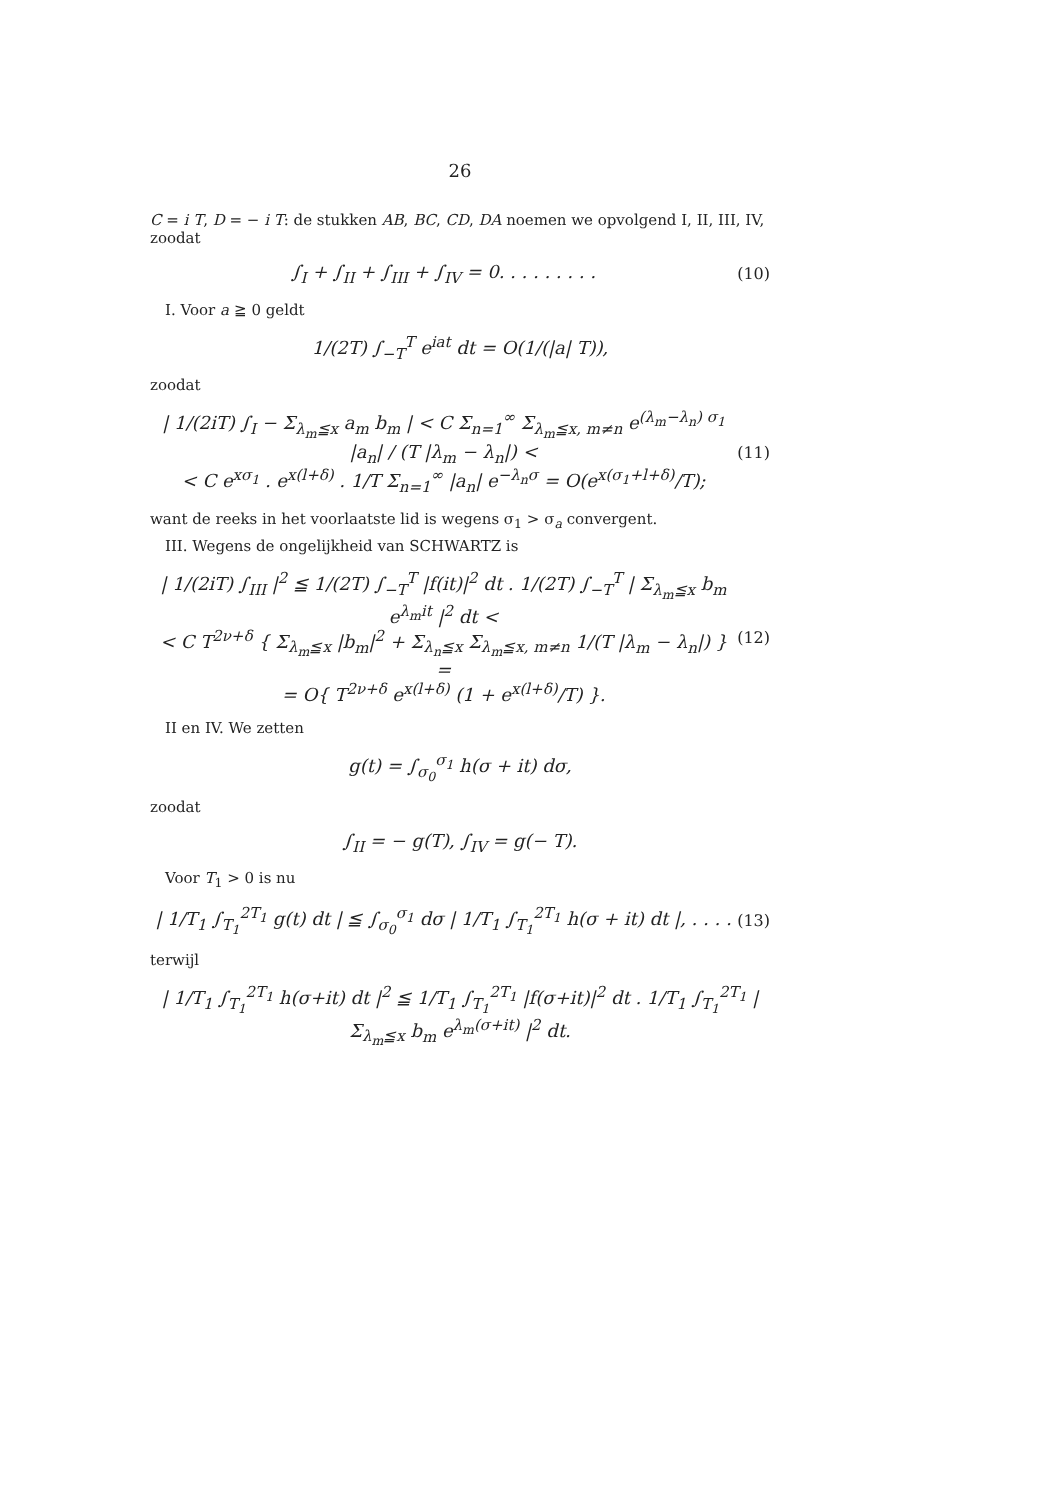26
C = i T, D = − i T: de stukken AB, BC, CD, DA noemen we opvolgend I, II, III, IV, zoodat
∫<sub>I</sub> + ∫<sub>II</sub> + ∫<sub>III</sub> + ∫<sub>IV</sub> = 0. . . . . . . . . (10)
I. Voor a ≧ 0 geldt
1/(2T) ∫<sub>−T</sub><sup>T</sup> e<sup>iat</sup> dt = O(1/(|a| T)),
zoodat
| 1/(2iT) ∫<sub>I</sub> − Σ<sub>λ<sub>m</sub>≦x</sub> a<sub>m</sub> b<sub>m</sub> | < C Σ<sub>n=1</sub><sup>∞</sup> Σ<sub>λ<sub>m</sub>≦x, m≠n</sub> e<sup>(λ<sub>m</sub>−λ<sub>n</sub>) σ<sub>1</sub></sup> |a<sub>n</sub>| / (T |λ<sub>m</sub> − λ<sub>n</sub>|) <
< C e<sup>xσ<sub>1</sub></sup> . e<sup>x(l+δ)</sup> . 1/T Σ<sub>n=1</sub><sup>∞</sup> |a<sub>n</sub>| e<sup>−λ<sub>n</sub>σ</sup> = O(e<sup>x(σ<sub>1</sub>+l+δ)</sup>/T); (11)
want de reeks in het voorlaatste lid is wegens σ<sub>1</sub> > σ<sub>a</sub> convergent.
III. Wegens de ongelijkheid van SCHWARTZ is
| 1/(2iT) ∫<sub>III</sub> |<sup>2</sup> ≦ 1/(2T) ∫<sub>−T</sub><sup>T</sup> |f(it)|<sup>2</sup> dt . 1/(2T) ∫<sub>−T</sub><sup>T</sup> | Σ<sub>λ<sub>m</sub>≦x</sub> b<sub>m</sub> e<sup>λ<sub>m</sub>it</sup> |<sup>2</sup> dt <
< C T<sup>2ν+δ</sup> { Σ<sub>λ<sub>m</sub>≦x</sub> |b<sub>m</sub>|<sup>2</sup> + Σ<sub>λ<sub>n</sub>≦x</sub> Σ<sub>λ<sub>m</sub>≦x, m≠n</sub> 1/(T |λ<sub>m</sub> − λ<sub>n</sub>|) } =
= O{ T<sup>2ν+δ</sup> e<sup>x(l+δ)</sup> (1 + e<sup>x(l+δ)</sup>/T) }. (12)
II en IV. We zetten
g(t) = ∫<sub>σ<sub>0</sub></sub><sup>σ<sub>1</sub></sup> h(σ + it) dσ,
zoodat
∫<sub>II</sub> = − g(T), ∫<sub>IV</sub> = g(− T).
Voor T<sub>1</sub> > 0 is nu
| 1/T<sub>1</sub> ∫<sub>T<sub>1</sub></sub><sup>2T<sub>1</sub></sup> g(t) dt | ≦ ∫<sub>σ<sub>0</sub></sub><sup>σ<sub>1</sub></sup> dσ | 1/T<sub>1</sub> ∫<sub>T<sub>1</sub></sub><sup>2T<sub>1</sub></sup> h(σ + it) dt |, . . . . (13)
terwijl
| 1/T<sub>1</sub> ∫<sub>T<sub>1</sub></sub><sup>2T<sub>1</sub></sup> h(σ+it) dt |<sup>2</sup> ≦ 1/T<sub>1</sub> ∫<sub>T<sub>1</sub></sub><sup>2T<sub>1</sub></sup> |f(σ+it)|<sup>2</sup> dt . 1/T<sub>1</sub> ∫<sub>T<sub>1</sub></sub><sup>2T<sub>1</sub></sup> | Σ<sub>λ<sub>m</sub>≦x</sub> b<sub>m</sub> e<sup>λ<sub>m</sub>(σ+it)</sup> |<sup>2</sup> dt.